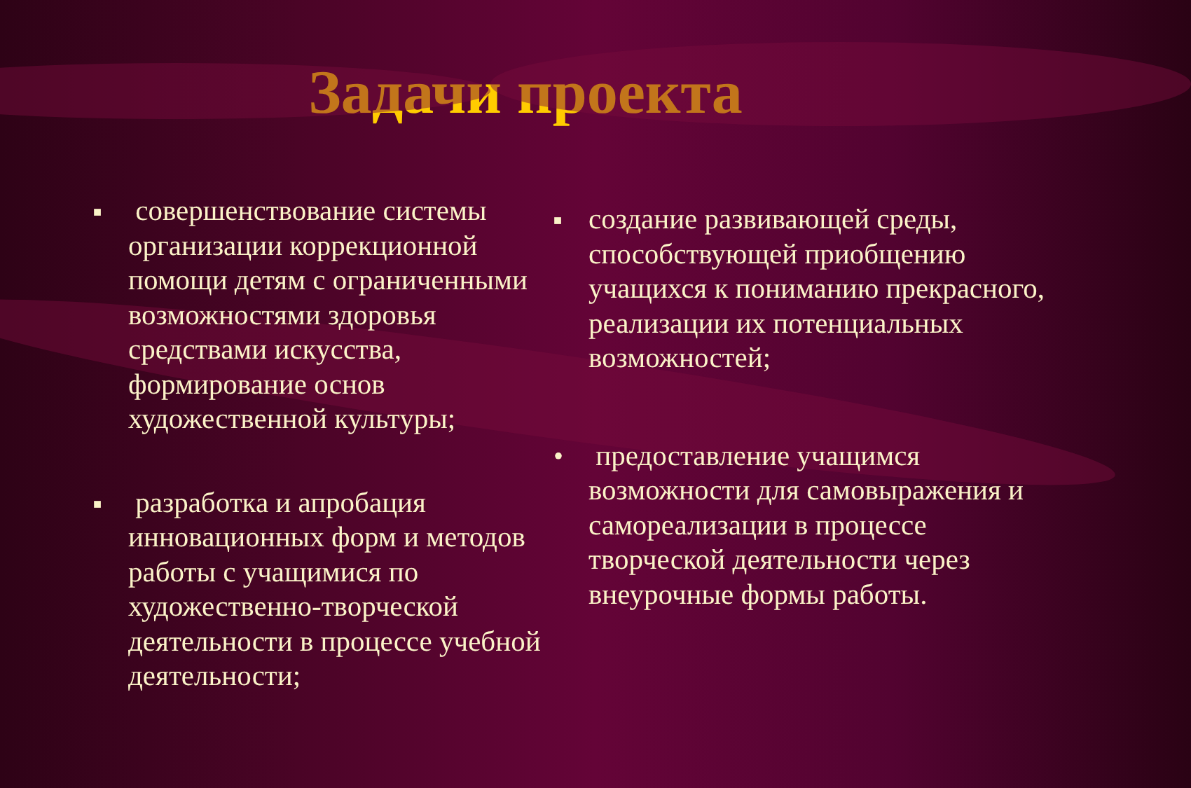Задачи проекта
■ совершенствование системы организации коррекционной помощи детям с ограниченными возможностями здоровья средствами искусства, формирование основ художественной культуры;
■ разработка и апробация инновационных форм и методов работы с учащимися по художественно-творческой деятельности в процессе учебной деятельности;
■ создание развивающей среды, способствующей приобщению учащихся к пониманию прекрасного, реализации их потенциальных возможностей;
• предоставление учащимся возможности для самовыражения и самореализации в процессе творческой деятельности через внеурочные формы работы.